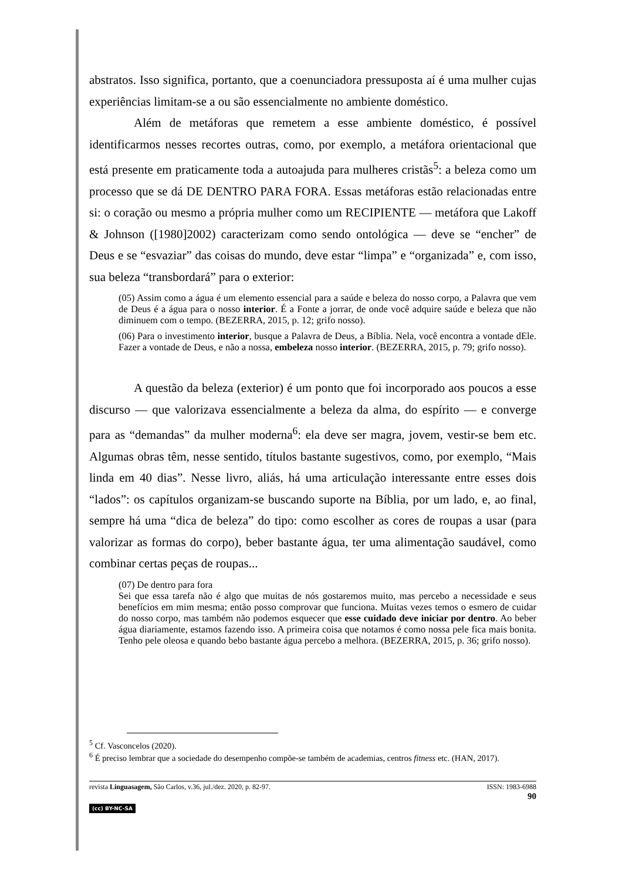abstratos. Isso significa, portanto, que a coenunciadora pressuposta aí é uma mulher cujas experiências limitam-se a ou são essencialmente no ambiente doméstico.
Além de metáforas que remetem a esse ambiente doméstico, é possível identificarmos nesses recortes outras, como, por exemplo, a metáfora orientacional que está presente em praticamente toda a autoajuda para mulheres cristãs<sup>5</sup>: a beleza como um processo que se dá DE DENTRO PARA FORA. Essas metáforas estão relacionadas entre si: o coração ou mesmo a própria mulher como um RECIPIENTE — metáfora que Lakoff & Johnson ([1980]2002) caracterizam como sendo ontológica — deve se “encher” de Deus e se “esvaziar” das coisas do mundo, deve estar “limpa” e “organizada” e, com isso, sua beleza “transbordará” para o exterior:
(05) Assim como a água é um elemento essencial para a saúde e beleza do nosso corpo, a Palavra que vem de Deus é a água para o nosso interior. É a Fonte a jorrar, de onde você adquire saúde e beleza que não diminuem com o tempo. (BEZERRA, 2015, p. 12; grifo nosso).
(06) Para o investimento interior, busque a Palavra de Deus, a Bíblia. Nela, você encontra a vontade dEle. Fazer a vontade de Deus, e não a nossa, embeleza nosso interior. (BEZERRA, 2015, p. 79; grifo nosso).
A questão da beleza (exterior) é um ponto que foi incorporado aos poucos a esse discurso — que valorizava essencialmente a beleza da alma, do espírito — e converge para as “demandas” da mulher moderna<sup>6</sup>: ela deve ser magra, jovem, vestir-se bem etc. Algumas obras têm, nesse sentido, títulos bastante sugestivos, como, por exemplo, “Mais linda em 40 dias”. Nesse livro, aliás, há uma articulação interessante entre esses dois “lados”: os capítulos organizam-se buscando suporte na Bíblia, por um lado, e, ao final, sempre há uma “dica de beleza” do tipo: como escolher as cores de roupas a usar (para valorizar as formas do corpo), beber bastante água, ter uma alimentação saudável, como combinar certas peças de roupas...
(07) De dentro para fora
Sei que essa tarefa não é algo que muitas de nós gostaremos muito, mas percebo a necessidade e seus benefícios em mim mesma; então posso comprovar que funciona. Muitas vezes temos o esmero de cuidar do nosso corpo, mas também não podemos esquecer que esse cuidado deve iniciar por dentro. Ao beber água diariamente, estamos fazendo isso. A primeira coisa que notamos é como nossa pele fica mais bonita. Tenho pele oleosa e quando bebo bastante água percebo a melhora. (BEZERRA, 2015, p. 36; grifo nosso).
<sup>5</sup> Cf. Vasconcelos (2020).
<sup>6</sup> É preciso lembrar que a sociedade do desempenho compõe-se também de academias, centros fitness etc. (HAN, 2017).
revista Linguasagem, São Carlos, v.36, jul./dez. 2020, p. 82-97. ISSN: 1983-6988
90
(cc) BY-NC-SA